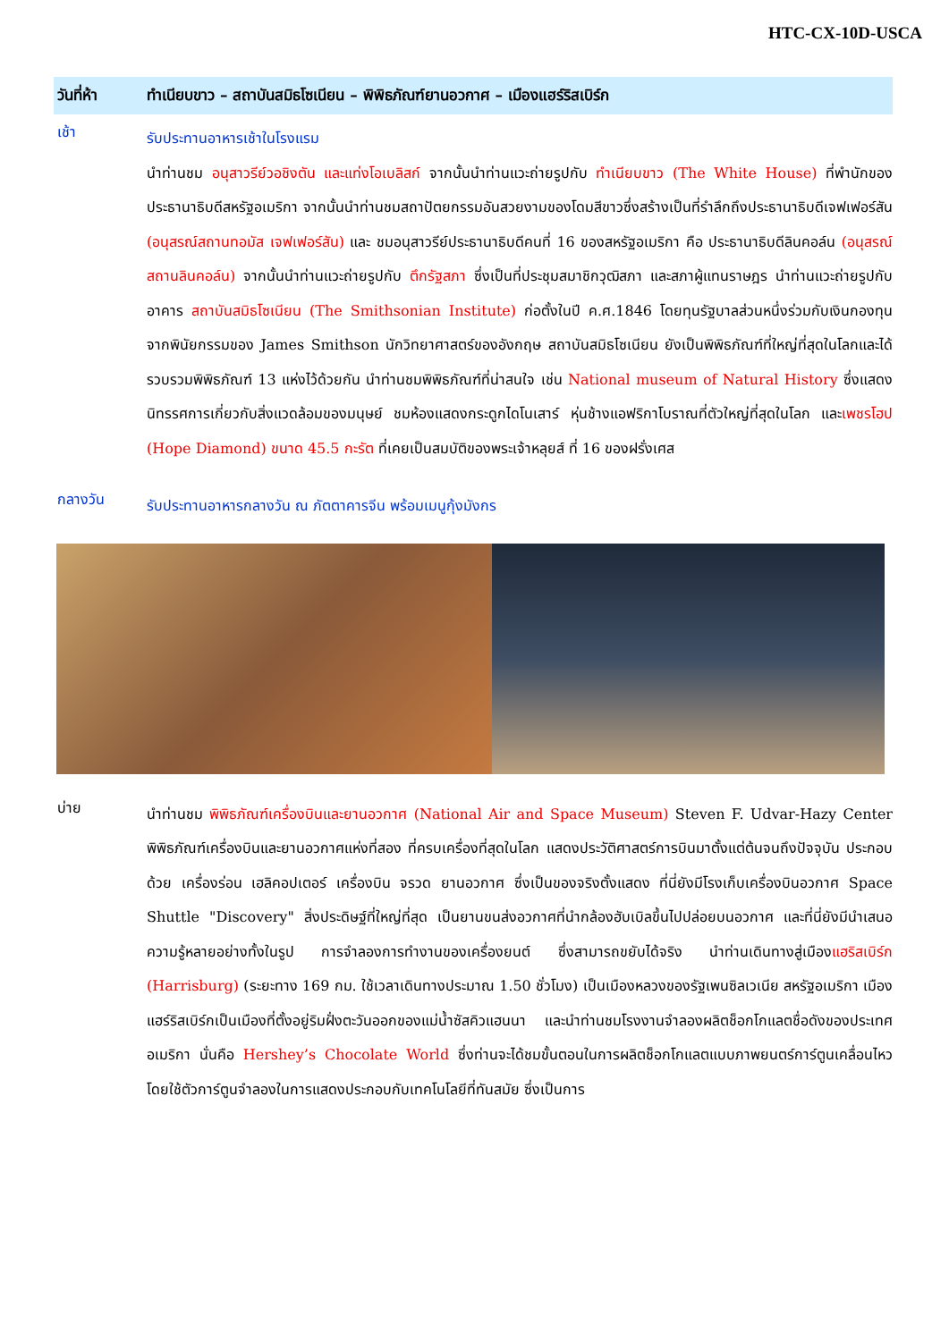HTC-CX-10D-USCA
วันที่ห้า ทำเนียบขาว – สถาบันสมิธโซเนียน – พิพิธภัณฑ์ยานอวกาศ – เมืองแฮร์ริสเบิร์ก
เช้า
รับประทานอาหารเช้าในโรงแรม
นำท่านชม อนุสาวรีย์วอชิงตัน และแท่งโอเบลิสก์ จากนั้นนำท่านแวะถ่ายรูปกับ ทำเนียบขาว (The White House) ที่พำนักของประธานาธิบดีสหรัฐอเมริกา จากนั้นนำท่านชมสถาปัตยกรรมอันสวยงามของโดมสีขาวซึ่งสร้างเป็นที่รำลึกถึงประธานาธิบดีเจฟเฟอร์สัน (อนุสรณ์สถานทอมัส เจฟเฟอร์สัน) และ ชมอนุสาวรีย์ประธานาธิบดีคนที่ 16 ของสหรัฐอเมริกา คือ ประธานาธิบดีลินคอล์น (อนุสรณ์สถานลินคอล์น) จากนั้นนำท่านแวะถ่ายรูปกับ ตึกรัฐสภา ซึ่งเป็นที่ประชุมสมาชิกวุฒิสภา และสภาผู้แทนราษฎร นำท่านแวะถ่ายรูปกับอาคาร สถาบันสมิธโซเนียน (The Smithsonian Institute) ก่อตั้งในปี ค.ศ.1846 โดยทุนรัฐบาลส่วนหนึ่งร่วมกับเงินกองทุน จากพินัยกรรมของ James Smithson นักวิทยาศาสตร์ของอังกฤษ สถาบันสมิธโซเนียน ยังเป็นพิพิธภัณฑ์ที่ใหญ่ที่สุดในโลกและได้รวบรวมพิพิธภัณฑ์ 13 แห่งไว้ด้วยกัน นำท่านชมพิพิธภัณฑ์ที่น่าสนใจ เช่น National museum of Natural History ซึ่งแสดงนิทรรศการเกี่ยวกับสิ่งแวดล้อมของมนุษย์ ชมห้องแสดงกระดูกไดโนเสาร์ หุ่นช้างแอฟริกาโบราณที่ตัวใหญ่ที่สุดในโลก และเพชรโฮป (Hope Diamond) ขนาด 45.5 กะรัต ที่เคยเป็นสมบัติของพระเจ้าหลุยส์ ที่ 16 ของฝรั่งเศส
กลางวัน
รับประทานอาหารกลางวัน ณ ภัตตาคารจีน พร้อมเมนูกุ้งมังกร
บ่าย
นำท่านชม พิพิธภัณฑ์เครื่องบินและยานอวกาศ (National Air and Space Museum) Steven F. Udvar-Hazy Center พิพิธภัณฑ์เครื่องบินและยานอวกาศแห่งที่สอง ที่ครบเครื่องที่สุดในโลก แสดงประวัติศาสตร์การบินมาตั้งแต่ต้นจนถึงปัจจุบัน ประกอบด้วย เครื่องร่อน เฮลิคอปเตอร์ เครื่องบิน จรวด ยานอวกาศ ซึ่งเป็นของจริงตั้งแสดง ที่นี่ยังมีโรงเก็บเครื่องบินอวกาศ Space Shuttle "Discovery" สิ่งประดิษฐ์ที่ใหญ่ที่สุด เป็นยานขนส่งอวกาศที่นำกล้องฮับเบิลขึ้นไปปล่อยบนอวกาศ และที่นี่ยังมีนำเสนอความรู้หลายอย่างทั้งในรูป การจำลองการทำงานของเครื่องยนต์ ซึ่งสามารถขยับได้จริง นำท่านเดินทางสู่เมืองแฮริสเบิร์ก (Harrisburg) (ระยะทาง 169 กม. ใช้เวลาเดินทางประมาณ 1.50 ชั่วโมง) เป็นเมืองหลวงของรัฐเพนซิลเวเนีย สหรัฐอเมริกา เมืองแฮร์ริสเบิร์กเป็นเมืองที่ตั้งอยู่ริมฝั่งตะวันออกของแม่น้ำซัสคิวแฮนนา และนำท่านชมโรงงานจำลองผลิตช็อกโกแลตชื่อดังของประเทศอเมริกา นั่นคือ Hershey’s Chocolate World ซึ่งท่านจะได้ชมขั้นตอนในการผลิตช็อกโกแลตแบบภาพยนตร์การ์ตูนเคลื่อนไหว โดยใช้ตัวการ์ตูนจำลองในการแสดงประกอบกับเทคโนโลยีที่ทันสมัย ซึ่งเป็นการ